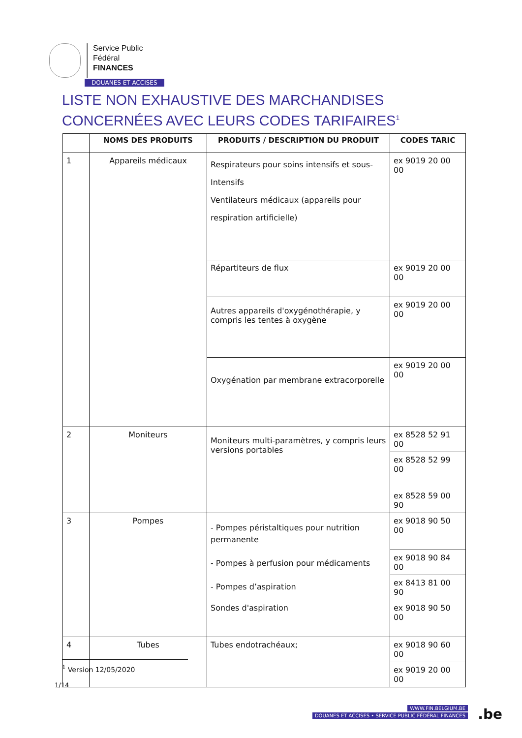Service Public
Fédéral
FINANCES
DOUANES ET ACCISES
LISTE NON EXHAUSTIVE DES MARCHANDISES
CONCERNÉES AVEC LEURS CODES TARIFAIRES<sup>1</sup>
| | NOMS DES PRODUITS | PRODUITS / DESCRIPTION DU PRODUIT | CODES TARIC |
| --- | --- | --- | --- |
| 1 | Appareils médicaux | Respirateurs pour soins intensifs et sous- Intensifs Ventilateurs médicaux (appareils pour respiration artificielle) | ex 9019 20 00 00 |
| | | Répartiteurs de flux | ex 9019 20 00 00 |
| | | Autres appareils d'oxygénothérapie, y compris les tentes à oxygène | ex 9019 20 00 00 |
| | | Oxygénation par membrane extracorporelle | ex 9019 20 00 00 |
| 2 | Moniteurs | Moniteurs multi-paramètres, y compris leurs versions portables | ex 8528 52 91 00 |
| | | | ex 8528 52 99 00 |
| | | | ex 8528 59 00 90 |
| 3 | Pompes | - Pompes péristaltiques pour nutrition permanente - Pompes à perfusion pour médicaments - Pompes d’aspiration | ex 9018 90 50 00 |
| | | | ex 9018 90 84 00 |
| | | | ex 8413 81 00 90 |
| | | Sondes d'aspiration | ex 9018 90 50 00 |
| 4 | Tubes | Tubes endotrachéaux; | ex 9018 90 60 00 |
| | | | ex 9019 20 00 00 |
<sup>1</sup> Version 12/05/2020
1/14
WWW.FIN.BELGIUM.BE
DOUANES ET ACCISES • SERVICE PUBLIC FÉDÉRAL FINANCES
.be